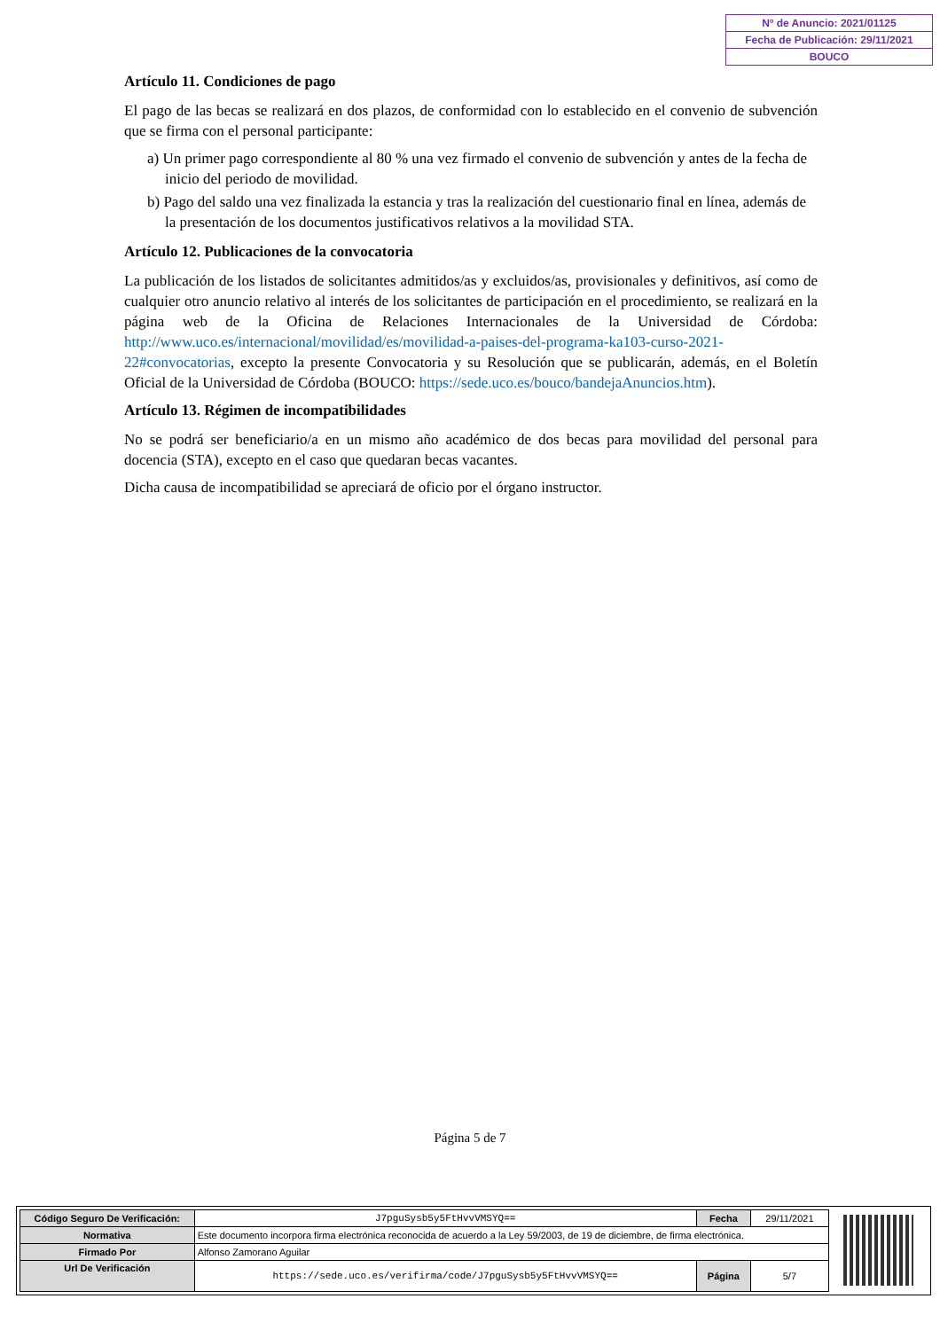Nº de Anuncio: 2021/01125
Fecha de Publicación: 29/11/2021
BOUCO
Artículo 11. Condiciones de pago
El pago de las becas se realizará en dos plazos, de conformidad con lo establecido en el convenio de subvención que se firma con el personal participante:
a) Un primer pago correspondiente al 80 % una vez firmado el convenio de subvención y antes de la fecha de inicio del periodo de movilidad.
b) Pago del saldo una vez finalizada la estancia y tras la realización del cuestionario final en línea, además de la presentación de los documentos justificativos relativos a la movilidad STA.
Artículo 12. Publicaciones de la convocatoria
La publicación de los listados de solicitantes admitidos/as y excluidos/as, provisionales y definitivos, así como de cualquier otro anuncio relativo al interés de los solicitantes de participación en el procedimiento, se realizará en la página web de la Oficina de Relaciones Internacionales de la Universidad de Córdoba: http://www.uco.es/internacional/movilidad/es/movilidad-a-paises-del-programa-ka103-curso-2021-22#convocatorias, excepto la presente Convocatoria y su Resolución que se publicarán, además, en el Boletín Oficial de la Universidad de Córdoba (BOUCO: https://sede.uco.es/bouco/bandejaAnuncios.htm).
Artículo 13. Régimen de incompatibilidades
No se podrá ser beneficiario/a en un mismo año académico de dos becas para movilidad del personal para docencia (STA), excepto en el caso que quedaran becas vacantes.
Dicha causa de incompatibilidad se apreciará de oficio por el órgano instructor.
Página 5 de 7
| Código Seguro De Verificación: | J7pguSysb5y5FtHvvVMSYQ== | Fecha | 29/11/2021 |
| Normativa | Este documento incorpora firma electrónica reconocida de acuerdo a la Ley 59/2003, de 19 de diciembre, de firma electrónica. | | |
| Firmado Por | Alfonso Zamorano Aguilar | | |
| Url De Verificación | https://sede.uco.es/verifirma/code/J7pguSysb5y5FtHvvVMSYQ== | Página | 5/7 |